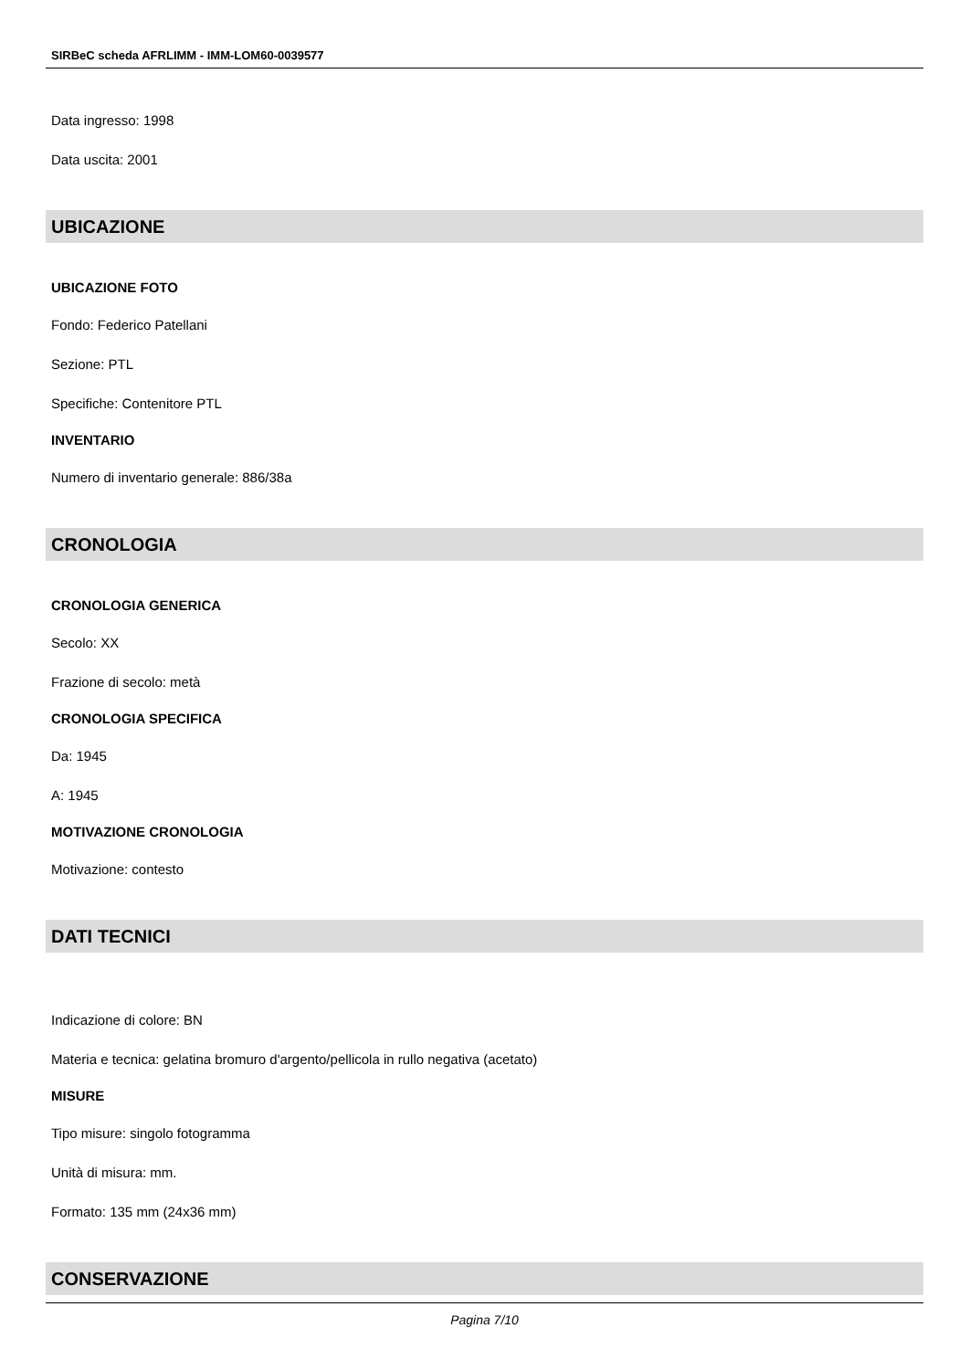SIRBeC scheda AFRLIMM - IMM-LOM60-0039577
Data ingresso: 1998
Data uscita: 2001
UBICAZIONE
UBICAZIONE FOTO
Fondo: Federico Patellani
Sezione: PTL
Specifiche: Contenitore PTL
INVENTARIO
Numero di inventario generale: 886/38a
CRONOLOGIA
CRONOLOGIA GENERICA
Secolo: XX
Frazione di secolo: metà
CRONOLOGIA SPECIFICA
Da: 1945
A: 1945
MOTIVAZIONE CRONOLOGIA
Motivazione: contesto
DATI TECNICI
Indicazione di colore: BN
Materia e tecnica: gelatina bromuro d'argento/pellicola in rullo negativa (acetato)
MISURE
Tipo misure: singolo fotogramma
Unità di misura: mm.
Formato: 135 mm (24x36 mm)
CONSERVAZIONE
Pagina 7/10